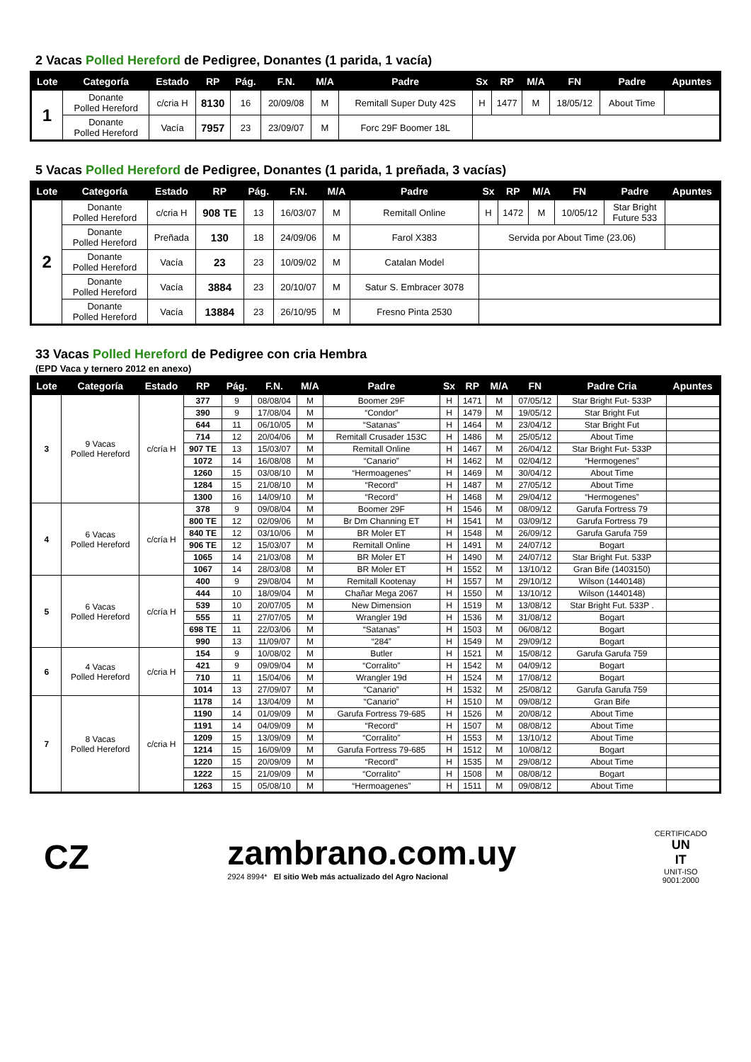2 Vacas Polled Hereford de Pedigree, Donantes (1 parida, 1 vacía)
| Lote | Categoría | Estado | RP | Pág. | F.N. | M/A | Padre | Sx | RP | M/A | FN | Padre | Apuntes |
| --- | --- | --- | --- | --- | --- | --- | --- | --- | --- | --- | --- | --- | --- |
| 1 | Donante Polled Hereford | c/cria H | 8130 | 16 | 20/09/08 | M | Remitall Super Duty 42S | H | 1477 | M | 18/05/12 | About Time | |
| | Donante Polled Hereford | Vacía | 7957 | 23 | 23/09/07 | M | Forc 29F Boomer 18L | | | | | | |
5 Vacas Polled Hereford de Pedigree, Donantes (1 parida, 1 preñada, 3 vacías)
| Lote | Categoría | Estado | RP | Pág. | F.N. | M/A | Padre | Sx | RP | M/A | FN | Padre | Apuntes |
| --- | --- | --- | --- | --- | --- | --- | --- | --- | --- | --- | --- | --- | --- |
| 2 | Donante Polled Hereford | c/cria H | 908 TE | 13 | 16/03/07 | M | Remitall Online | H | 1472 | M | 10/05/12 | Star Bright Future 533 | |
| | Donante Polled Hereford | Preñada | 130 | 18 | 24/09/06 | M | Farol X383 | Servida por About Time (23.06) | | | | | |
| | Donante Polled Hereford | Vacía | 23 | 23 | 10/09/02 | M | Catalan Model | | | | | | |
| | Donante Polled Hereford | Vacía | 3884 | 23 | 20/10/07 | M | Satur S. Embracer 3078 | | | | | | |
| | Donante Polled Hereford | Vacía | 13884 | 23 | 26/10/95 | M | Fresno Pinta 2530 | | | | | | |
33 Vacas Polled Hereford de Pedigree con cria Hembra
(EPD Vaca y ternero 2012 en anexo)
| Lote | Categoría | Estado | RP | Pág. | F.N. | M/A | Padre | Sx | RP | M/A | FN | Padre Cria | Apuntes |
| --- | --- | --- | --- | --- | --- | --- | --- | --- | --- | --- | --- | --- | --- |
| 3 | 9 Vacas Polled Hereford | c/cría H | 377 | 9 | 08/08/04 | M | Boomer 29F | H | 1471 | M | 07/05/12 | Star Bright Fut- 533P | |
| | | | 390 | 9 | 17/08/04 | M | “Condor” | H | 1479 | M | 19/05/12 | Star Bright Fut | |
| | | | 644 | 11 | 06/10/05 | M | “Satanas” | H | 1464 | M | 23/04/12 | Star Bright Fut | |
| | | | 714 | 12 | 20/04/06 | M | Remitall Crusader 153C | H | 1486 | M | 25/05/12 | About Time | |
| | | | 907 TE | 13 | 15/03/07 | M | Remitall Online | H | 1467 | M | 26/04/12 | Star Bright Fut- 533P | |
| | | | 1072 | 14 | 16/08/08 | M | “Canario” | H | 1462 | M | 02/04/12 | “Hermogenes” | |
| | | | 1260 | 15 | 03/08/10 | M | “Hermoagenes” | H | 1469 | M | 30/04/12 | About Time | |
| | | | 1284 | 15 | 21/08/10 | M | “Record” | H | 1487 | M | 27/05/12 | About Time | |
| | | | 1300 | 16 | 14/09/10 | M | “Record” | H | 1468 | M | 29/04/12 | “Hermogenes” | |
| 4 | 6 Vacas Polled Hereford | c/cría H | 378 | 9 | 09/08/04 | M | Boomer 29F | H | 1546 | M | 08/09/12 | Garufa Fortress 79 | |
| | | | 800 TE | 12 | 02/09/06 | M | Br Dm Channing ET | H | 1541 | M | 03/09/12 | Garufa Fortress 79 | |
| | | | 840 TE | 12 | 03/10/06 | M | BR Moler ET | H | 1548 | M | 26/09/12 | Garufa Garufa 759 | |
| | | | 906 TE | 12 | 15/03/07 | M | Remitall Online | H | 1491 | M | 24/07/12 | Bogart | |
| | | | 1065 | 14 | 21/03/08 | M | BR Moler ET | H | 1490 | M | 24/07/12 | Star Bright Fut. 533P | |
| | | | 1067 | 14 | 28/03/08 | M | BR Moler ET | H | 1552 | M | 13/10/12 | Gran Bife (1403150) | |
| 5 | 6 Vacas Polled Hereford | c/cría H | 400 | 9 | 29/08/04 | M | Remitall Kootenay | H | 1557 | M | 29/10/12 | Wilson (1440148) | |
| | | | 444 | 10 | 18/09/04 | M | Chañar Mega 2067 | H | 1550 | M | 13/10/12 | Wilson (1440148) | |
| | | | 539 | 10 | 20/07/05 | M | New Dimension | H | 1519 | M | 13/08/12 | Star Bright Fut. 533P . | |
| | | | 555 | 11 | 27/07/05 | M | Wrangler 19d | H | 1536 | M | 31/08/12 | Bogart | |
| | | | 698 TE | 11 | 22/03/06 | M | “Satanas” | H | 1503 | M | 06/08/12 | Bogart | |
| | | | 990 | 13 | 11/09/07 | M | “284” | H | 1549 | M | 29/09/12 | Bogart | |
| 6 | 4 Vacas Polled Hereford | c/cria H | 154 | 9 | 10/08/02 | M | Butler | H | 1521 | M | 15/08/12 | Garufa Garufa 759 | |
| | | | 421 | 9 | 09/09/04 | M | “Corralito” | H | 1542 | M | 04/09/12 | Bogart | |
| | | | 710 | 11 | 15/04/06 | M | Wrangler 19d | H | 1524 | M | 17/08/12 | Bogart | |
| | | | 1014 | 13 | 27/09/07 | M | “Canario” | H | 1532 | M | 25/08/12 | Garufa Garufa 759 | |
| 7 | 8 Vacas Polled Hereford | c/cria H | 1178 | 14 | 13/04/09 | M | “Canario” | H | 1510 | M | 09/08/12 | Gran Bife | |
| | | | 1190 | 14 | 01/09/09 | M | Garufa Fortress 79-685 | H | 1526 | M | 20/08/12 | About Time | |
| | | | 1191 | 14 | 04/09/09 | M | “Record” | H | 1507 | M | 08/08/12 | About Time | |
| | | | 1209 | 15 | 13/09/09 | M | “Corralito” | H | 1553 | M | 13/10/12 | About Time | |
| | | | 1214 | 15 | 16/09/09 | M | Garufa Fortress 79-685 | H | 1512 | M | 10/08/12 | Bogart | |
| | | | 1220 | 15 | 20/09/09 | M | “Record” | H | 1535 | M | 29/08/12 | About Time | |
| | | | 1222 | 15 | 21/09/09 | M | “Corralito” | H | 1508 | M | 08/08/12 | Bogart | |
| | | | 1263 | 15 | 05/08/10 | M | “Hermoagenes” | H | 1511 | M | 09/08/12 | About Time | |
CZ
zambrano.com.uy
2924 8994* El sitio Web más actualizado del Agro Nacional
CERTIFICADO
UN
IT
UNIT-ISO
9001:2000